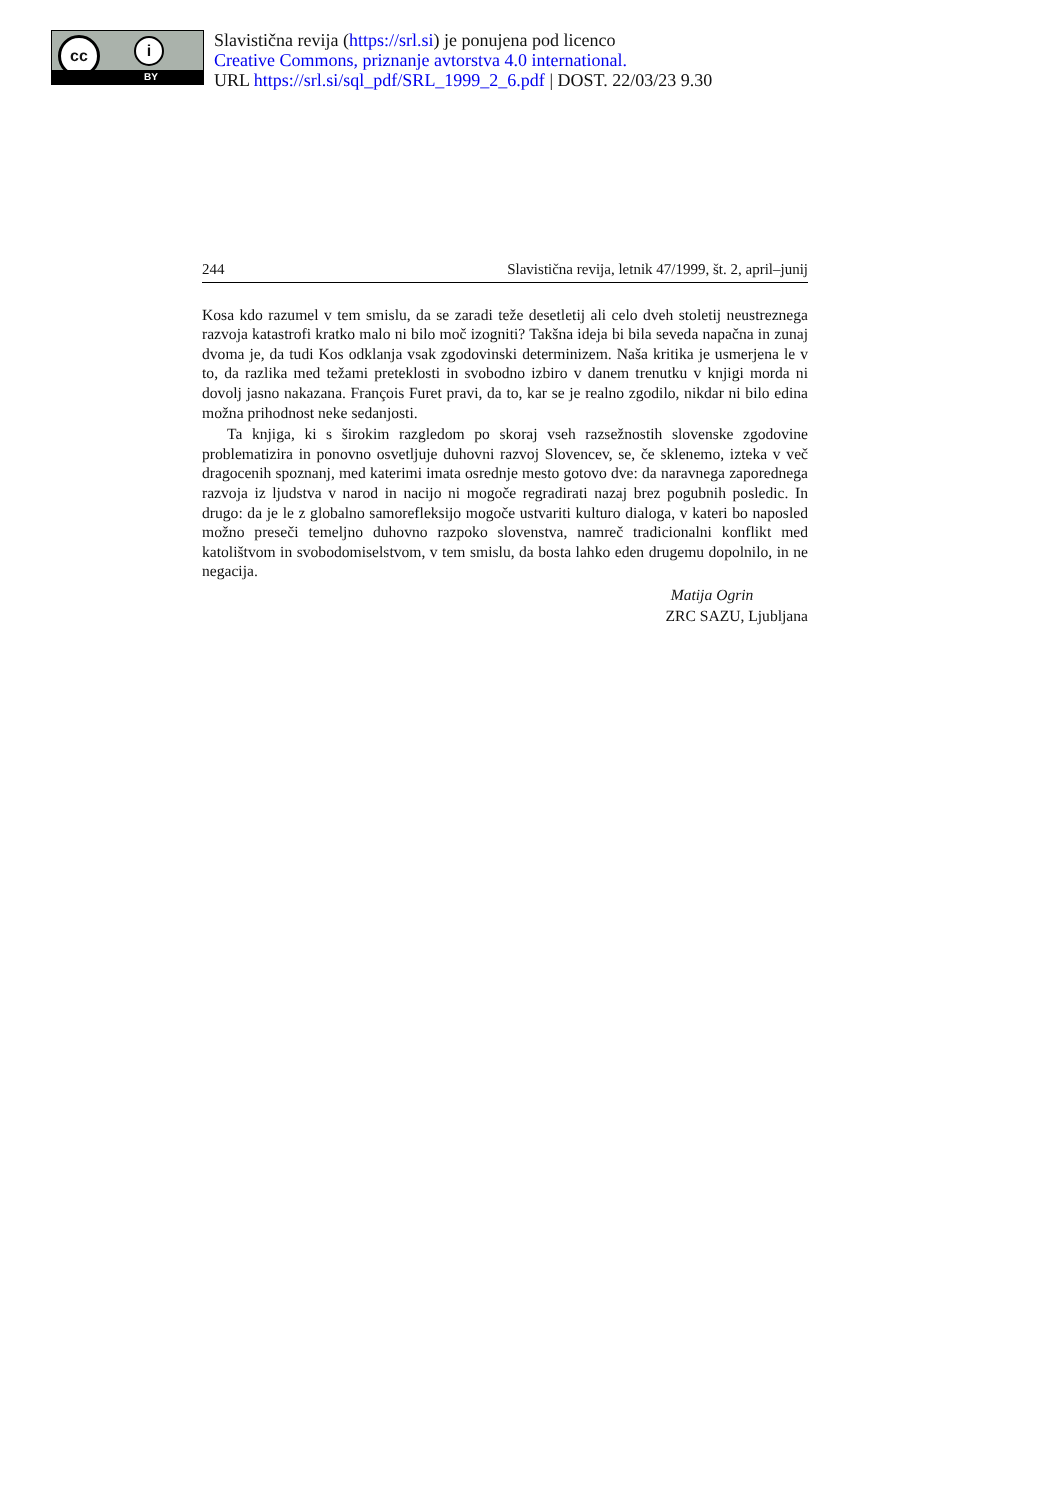cc i
BY
Slavistična revija (https://srl.si) je ponujena pod licenco
Creative Commons, priznanje avtorstva 4.0 international.
URL https://srl.si/sql_pdf/SRL_1999_2_6.pdf | DOST. 22/03/23 9.30
244 Slavistična revija, letnik 47/1999, št. 2, april–junij
Kosa kdo razumel v tem smislu, da se zaradi teže desetletij ali celo dveh stoletij neustreznega razvoja katastrofi kratko malo ni bilo moč izogniti? Takšna ideja bi bila seveda napačna in zunaj dvoma je, da tudi Kos odklanja vsak zgodovinski determinizem. Naša kritika je usmerjena le v to, da razlika med težami preteklosti in svobodno izbiro v danem trenutku v knjigi morda ni dovolj jasno nakazana. François Furet pravi, da to, kar se je realno zgodilo, nikdar ni bilo edina možna prihodnost neke sedanjosti.
Ta knjiga, ki s širokim razgledom po skoraj vseh razsežnostih slovenske zgodovine problematizira in ponovno osvetljuje duhovni razvoj Slovencev, se, če sklenemo, izteka v več dragocenih spoznanj, med katerimi imata osrednje mesto gotovo dve: da naravnega zaporednega razvoja iz ljudstva v narod in nacijo ni mogoče regradirati nazaj brez pogubnih posledic. In drugo: da je le z globalno samorefleksijo mogoče ustvariti kulturo dialoga, v kateri bo naposled možno preseči temeljno duhovno razpoko slovenstva, namreč tradicionalni konflikt med katolištvom in svobodomiselstvom, v tem smislu, da bosta lahko eden drugemu dopolnilo, in ne negacija.
Matija Ogrin
ZRC SAZU, Ljubljana